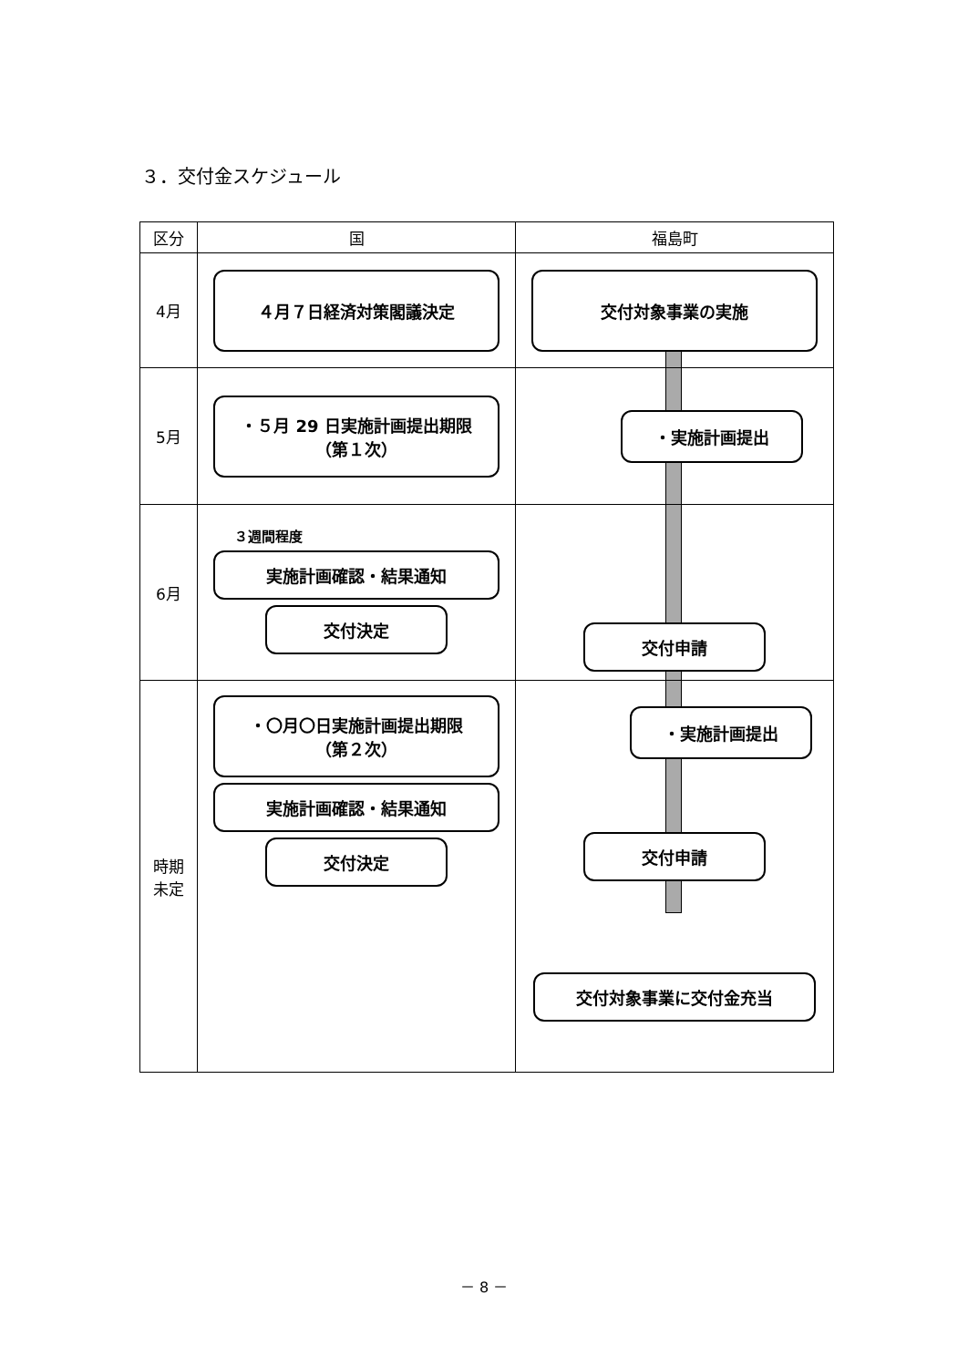３．交付金スケジュール
| 区分 | 国 | 福島町 |
| --- | --- | --- |
| 4月 | ４月７日経済対策閣議決定 | 交付対象事業の実施 |
| 5月 | ・５月 29 日実施計画提出期限 （第１次） | ・実施計画提出 |
| 6月 | ３週間程度 実施計画確認・結果通知 交付決定 | 交付申請 |
| 時期 未定 | ・〇月〇日実施計画提出期限 （第２次） 実施計画確認・結果通知 交付決定 | ・実施計画提出 交付申請 交付対象事業に交付金充当 |
－ 8 －